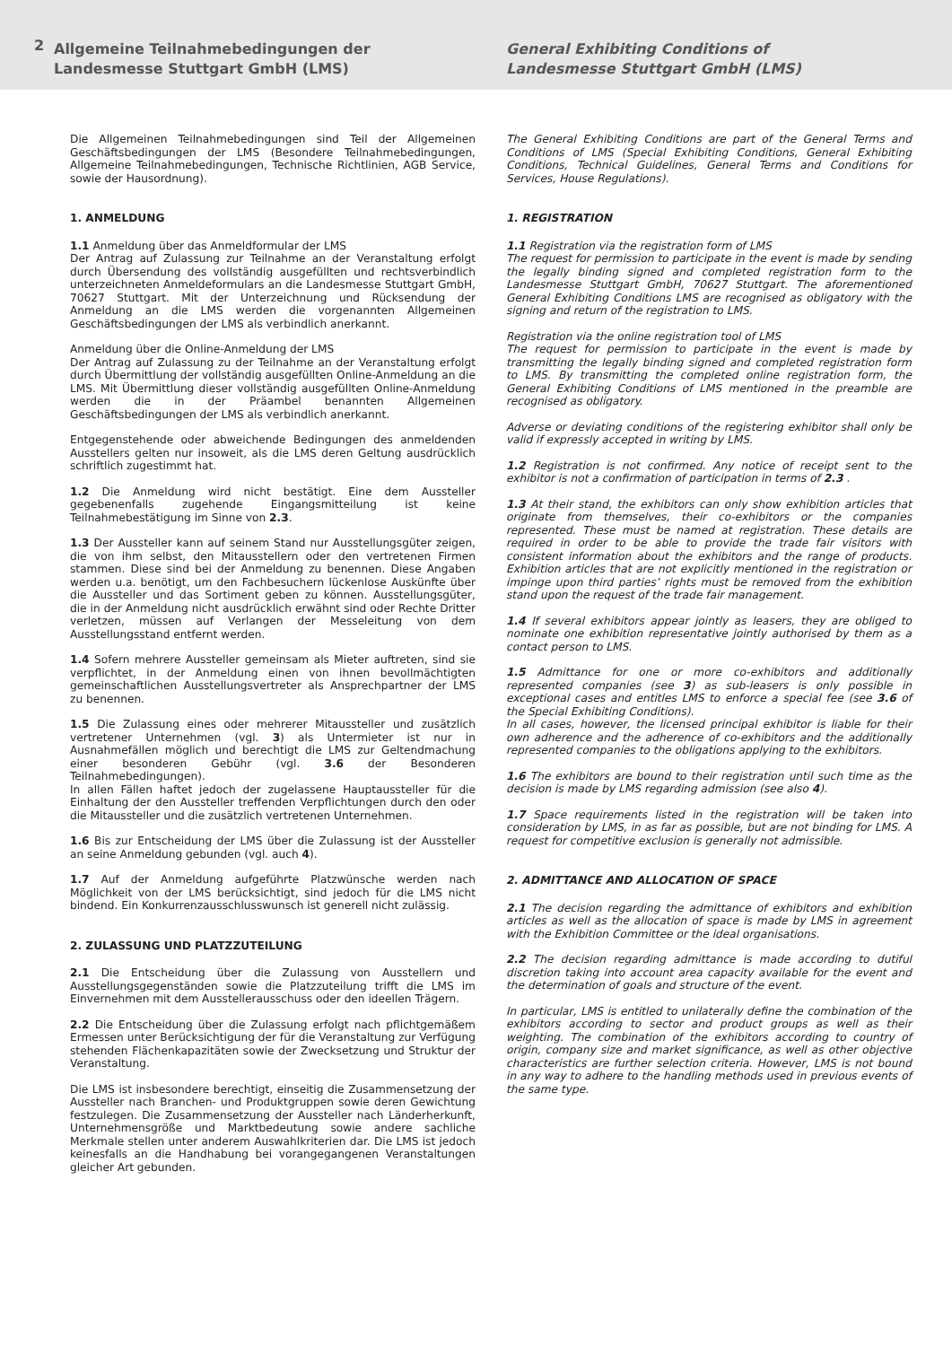2
Allgemeine Teilnahmebedingungen der
Landesmesse Stuttgart GmbH (LMS)
General Exhibiting Conditions of
Landesmesse Stuttgart GmbH (LMS)
Die Allgemeinen Teilnahmebedingungen sind Teil der Allgemeinen Geschäftsbedingungen der LMS (Besondere Teilnahmebedingungen, Allgemeine Teilnahmebedingungen, Technische Richtlinien, AGB Service, sowie der Hausordnung).
1. ANMELDUNG
1.1 Anmeldung über das Anmeldformular der LMS
Der Antrag auf Zulassung zur Teilnahme an der Veranstaltung erfolgt durch Übersendung des vollständig ausgefüllten und rechtsverbindlich unterzeichneten Anmeldeformulars an die Landesmesse Stuttgart GmbH, 70627 Stuttgart. Mit der Unterzeichnung und Rücksendung der Anmeldung an die LMS werden die vorgenannten Allgemeinen Geschäftsbedingungen der LMS als verbindlich anerkannt.
Anmeldung über die Online-Anmeldung der LMS
Der Antrag auf Zulassung zu der Teilnahme an der Veranstaltung erfolgt durch Übermittlung der vollständig ausgefüllten Online-Anmeldung an die LMS. Mit Übermittlung dieser vollständig ausgefüllten Online-Anmeldung werden die in der Präambel benannten Allgemeinen Geschäftsbedingungen der LMS als verbindlich anerkannt.
Entgegenstehende oder abweichende Bedingungen des anmeldenden Ausstellers gelten nur insoweit, als die LMS deren Geltung ausdrücklich schriftlich zugestimmt hat.
1.2 Die Anmeldung wird nicht bestätigt. Eine dem Aussteller gegebenenfalls zugehende Eingangsmitteilung ist keine Teilnahmebestätigung im Sinne von 2.3.
1.3 Der Aussteller kann auf seinem Stand nur Ausstellungsgüter zeigen, die von ihm selbst, den Mitausstellern oder den vertretenen Firmen stammen. Diese sind bei der Anmeldung zu benennen. Diese Angaben werden u.a. benötigt, um den Fachbesuchern lückenlose Auskünfte über die Aussteller und das Sortiment geben zu können. Ausstellungsgüter, die in der Anmeldung nicht ausdrücklich erwähnt sind oder Rechte Dritter verletzen, müssen auf Verlangen der Messeleitung von dem Ausstellungsstand entfernt werden.
1.4 Sofern mehrere Aussteller gemeinsam als Mieter auftreten, sind sie verpflichtet, in der Anmeldung einen von ihnen bevollmächtigten gemeinschaftlichen Ausstellungsvertreter als Ansprechpartner der LMS zu benennen.
1.5 Die Zulassung eines oder mehrerer Mitaussteller und zusätzlich vertretener Unternehmen (vgl. 3) als Untermieter ist nur in Ausnahmefällen möglich und berechtigt die LMS zur Geltendmachung einer besonderen Gebühr (vgl. 3.6 der Besonderen Teilnahmebedingungen).
In allen Fällen haftet jedoch der zugelassene Hauptaussteller für die Einhaltung der den Aussteller treffenden Verpflichtungen durch den oder die Mitaussteller und die zusätzlich vertretenen Unternehmen.
1.6 Bis zur Entscheidung der LMS über die Zulassung ist der Aussteller an seine Anmeldung gebunden (vgl. auch 4).
1.7 Auf der Anmeldung aufgeführte Platzwünsche werden nach Möglichkeit von der LMS berücksichtigt, sind jedoch für die LMS nicht bindend. Ein Konkurrenzausschlusswunsch ist generell nicht zulässig.
2. ZULASSUNG UND PLATZZUTEILUNG
2.1 Die Entscheidung über die Zulassung von Ausstellern und Ausstellungsgegenständen sowie die Platzzuteilung trifft die LMS im Einvernehmen mit dem Ausstellerausschuss oder den ideellen Trägern.
2.2 Die Entscheidung über die Zulassung erfolgt nach pflichtgemäßem Ermessen unter Berücksichtigung der für die Veranstaltung zur Verfügung stehenden Flächenkapazitäten sowie der Zwecksetzung und Struktur der Veranstaltung.
Die LMS ist insbesondere berechtigt, einseitig die Zusammensetzung der Aussteller nach Branchen- und Produktgruppen sowie deren Gewichtung festzulegen. Die Zusammensetzung der Aussteller nach Länderherkunft, Unternehmensgröße und Marktbedeutung sowie andere sachliche Merkmale stellen unter anderem Auswahlkriterien dar. Die LMS ist jedoch keinesfalls an die Handhabung bei vorangegangenen Veranstaltungen gleicher Art gebunden.
The General Exhibiting Conditions are part of the General Terms and Conditions of LMS (Special Exhibiting Conditions, General Exhibiting Conditions, Technical Guidelines, General Terms and Conditions for Services, House Regulations).
1. REGISTRATION
1.1 Registration via the registration form of LMS
The request for permission to participate in the event is made by sending the legally binding signed and completed registration form to the Landesmesse Stuttgart GmbH, 70627 Stuttgart. The aforementioned General Exhibiting Conditions LMS are recognised as obligatory with the signing and return of the registration to LMS.
Registration via the online registration tool of LMS
The request for permission to participate in the event is made by transmitting the legally binding signed and completed registration form to LMS. By transmitting the completed online registration form, the General Exhibiting Conditions of LMS mentioned in the preamble are recognised as obligatory.
Adverse or deviating conditions of the registering exhibitor shall only be valid if expressly accepted in writing by LMS.
1.2 Registration is not confirmed. Any notice of receipt sent to the exhibitor is not a confirmation of participation in terms of 2.3 .
1.3 At their stand, the exhibitors can only show exhibition articles that originate from themselves, their co-exhibitors or the companies represented. These must be named at registration. These details are required in order to be able to provide the trade fair visitors with consistent information about the exhibitors and the range of products. Exhibition articles that are not explicitly mentioned in the registration or impinge upon third parties’ rights must be removed from the exhibition stand upon the request of the trade fair management.
1.4 If several exhibitors appear jointly as leasers, they are obliged to nominate one exhibition representative jointly authorised by them as a contact person to LMS.
1.5 Admittance for one or more co-exhibitors and additionally represented companies (see 3) as sub-leasers is only possible in exceptional cases and entitles LMS to enforce a special fee (see 3.6 of the Special Exhibiting Conditions).
In all cases, however, the licensed principal exhibitor is liable for their own adherence and the adherence of co-exhibitors and the additionally represented companies to the obligations applying to the exhibitors.
1.6 The exhibitors are bound to their registration until such time as the decision is made by LMS regarding admission (see also 4).
1.7 Space requirements listed in the registration will be taken into consideration by LMS, in as far as possible, but are not binding for LMS. A request for competitive exclusion is generally not admissible.
2. ADMITTANCE AND ALLOCATION OF SPACE
2.1 The decision regarding the admittance of exhibitors and exhibition articles as well as the allocation of space is made by LMS in agreement with the Exhibition Committee or the ideal organisations.
2.2 The decision regarding admittance is made according to dutiful discretion taking into account area capacity available for the event and the determination of goals and structure of the event.
In particular, LMS is entitled to unilaterally define the combination of the exhibitors according to sector and product groups as well as their weighting. The combination of the exhibitors according to country of origin, company size and market significance, as well as other objective characteristics are further selection criteria. However, LMS is not bound in any way to adhere to the handling methods used in previous events of the same type.